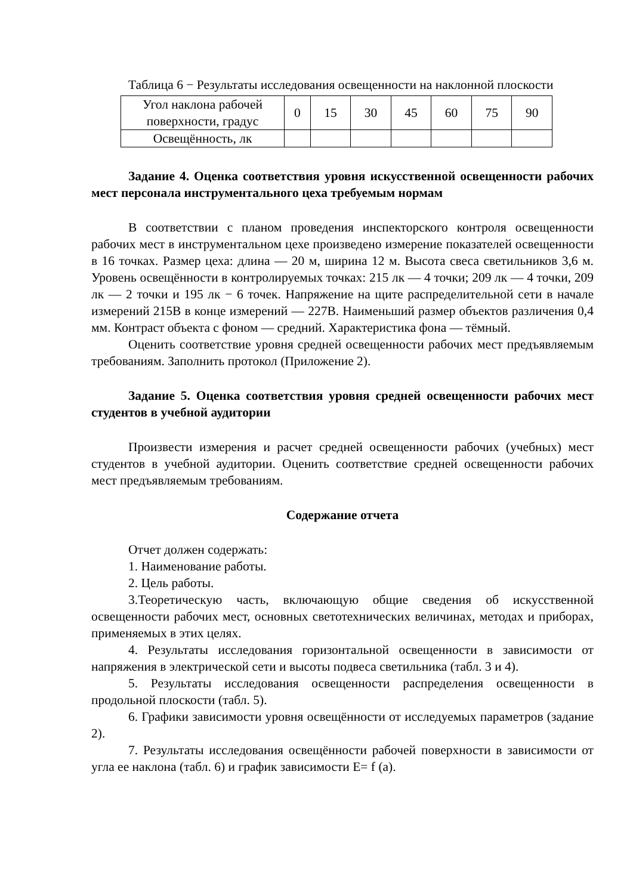Таблица 6 − Результаты исследования освещенности на наклонной плоскости
| Угол наклона рабочей поверхности, градус | 0 | 15 | 30 | 45 | 60 | 75 | 90 |
| Освещённость, лк | | | | | | | |
Задание 4. Оценка соответствия уровня искусственной освещенности рабочих мест персонала инструментального цеха требуемым нормам
В соответствии с планом проведения инспекторского контроля освещенности рабочих мест в инструментальном цехе произведено измерение показателей освещенности в 16 точках. Размер цеха: длина — 20 м, ширина 12 м. Высота свеса светильников 3,6 м. Уровень освещённости в контролируемых точках: 215 лк — 4 точки; 209 лк — 4 точки, 209 лк — 2 точки и 195 лк − 6 точек. Напряжение на щите распределительной сети в начале измерений 215В в конце измерений — 227В. Наименьший размер объектов различения 0,4 мм. Контраст объекта с фоном — средний. Характеристика фона — тёмный.
Оценить соответствие уровня средней освещенности рабочих мест предъявляемым требованиям. Заполнить протокол (Приложение 2).
Задание 5. Оценка соответствия уровня средней освещенности рабочих мест студентов в учебной аудитории
Произвести измерения и расчет средней освещенности рабочих (учебных) мест студентов в учебной аудитории. Оценить соответствие средней освещенности рабочих мест предъявляемым требованиям.
Содержание отчета
Отчет должен содержать:
1. Наименование работы.
2. Цель работы.
3.Теоретическую часть, включающую общие сведения об искусственной освещенности рабочих мест, основных светотехнических величинах, методах и приборах, применяемых в этих целях.
4. Результаты исследования горизонтальной освещенности в зависимости от напряжения в электрической сети и высоты подвеса светильника (табл. 3 и 4).
5. Результаты исследования освещенности распределения освещенности в продольной плоскости (табл. 5).
6. Графики зависимости уровня освещённости от исследуемых параметров (задание 2).
7. Результаты исследования освещённости рабочей поверхности в зависимости от угла ее наклона (табл. 6) и график зависимости E= f (a).